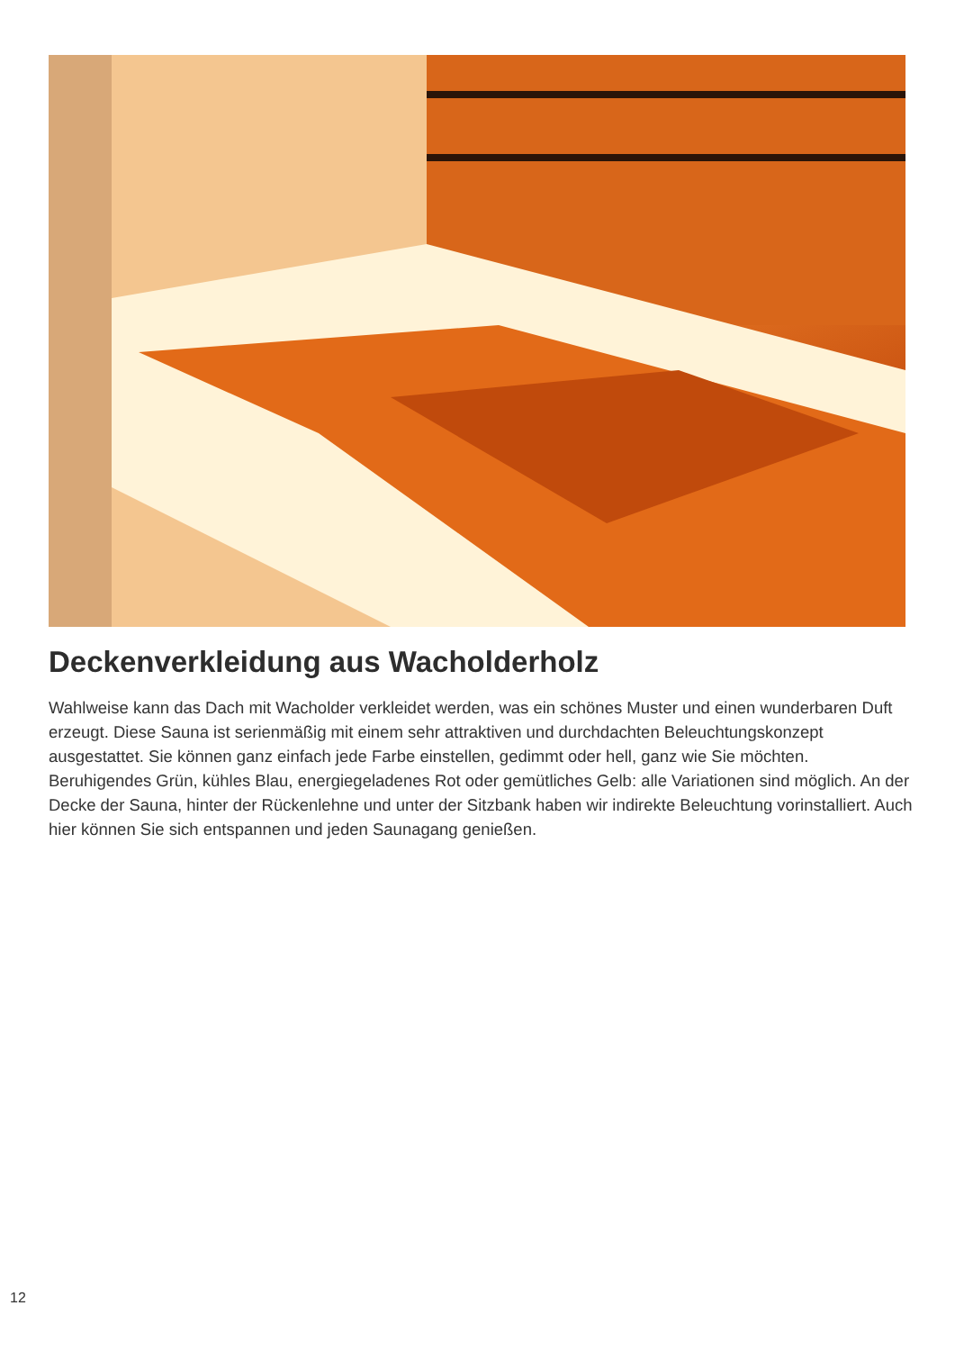Deckenverkleidung aus Wacholderholz
Wahlweise kann das Dach mit Wacholder verkleidet werden, was ein schönes Muster und einen wunderbaren Duft erzeugt. Diese Sauna ist serienmäßig mit einem sehr attraktiven und durchdachten Beleuchtungskonzept ausgestattet. Sie können ganz einfach jede Farbe einstellen, gedimmt oder hell, ganz wie Sie möchten. Beruhigendes Grün, kühles Blau, energiegeladenes Rot oder gemütliches Gelb: alle Variationen sind möglich. An der Decke der Sauna, hinter der Rückenlehne und unter der Sitzbank haben wir indirekte Beleuchtung vorinstalliert. Auch hier können Sie sich entspannen und jeden Saunagang genießen.
12